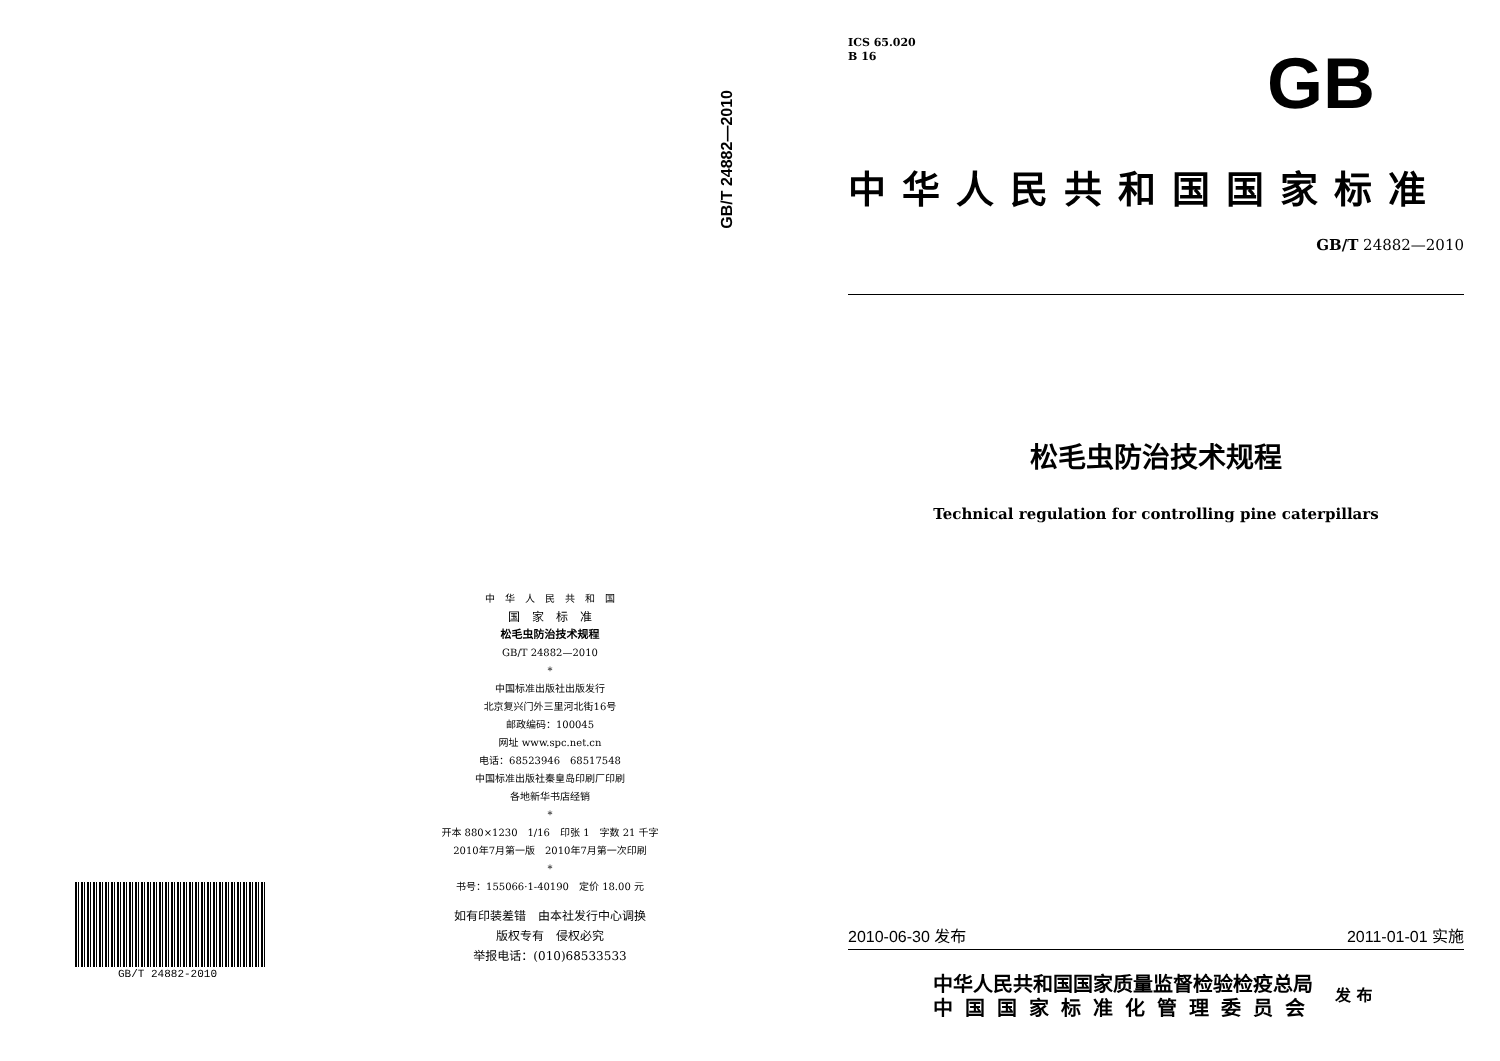GB/T 24882—2010
中　华　人　民　共　和　国
国　家　标　准
松毛虫防治技术规程
GB/T 24882—2010
*
中国标准出版社出版发行
北京复兴门外三里河北街16号
邮政编码：100045
网址 www.spc.net.cn
电话：68523946　68517548
中国标准出版社秦皇岛印刷厂印刷
各地新华书店经销
*
开本 880×1230　1/16　印张 1　字数 21 千字
2010年7月第一版　2010年7月第一次印刷
*
书号：155066·1-40190　定价 18.00 元
如有印装差错　由本社发行中心调换
版权专有　侵权必究
举报电话：(010)68533533
GB/T 24882-2010
GB
ICS 65.020
B 16
中华人民共和国国家标准
GB/T 24882—2010
松毛虫防治技术规程
Technical regulation for controlling pine caterpillars
2010-06-30 发布 2011-01-01 实施
中华人民共和国国家质量监督检验检疫总局
中国国家标准化管理委员会
发 布